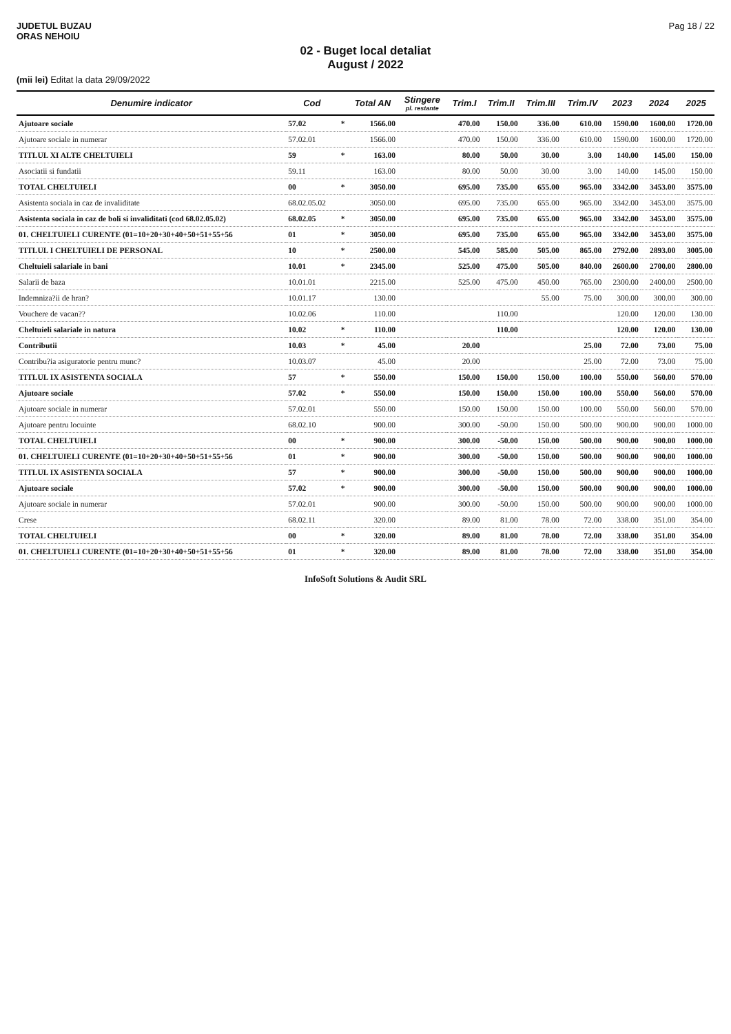JUDETUL BUZAU
ORAS NEHOIU
Pag 18 / 22
02 - Buget local detaliat
August / 2022
(mii lei) Editat la data 29/09/2022
| Denumire indicator | Cod | | Total AN | Stingere pl. restante | Trim.I | Trim.II | Trim.III | Trim.IV | 2023 | 2024 | 2025 |
| --- | --- | --- | --- | --- | --- | --- | --- | --- | --- | --- | --- |
| Ajutoare sociale | 57.02 | * | 1566.00 | | 470.00 | 150.00 | 336.00 | 610.00 | 1590.00 | 1600.00 | 1720.00 |
| Ajutoare sociale in numerar | 57.02.01 | | 1566.00 | | 470.00 | 150.00 | 336.00 | 610.00 | 1590.00 | 1600.00 | 1720.00 |
| TITLUL XI ALTE CHELTUIELI | 59 | * | 163.00 | | 80.00 | 50.00 | 30.00 | 3.00 | 140.00 | 145.00 | 150.00 |
| Asociatii si fundatii | 59.11 | | 163.00 | | 80.00 | 50.00 | 30.00 | 3.00 | 140.00 | 145.00 | 150.00 |
| TOTAL CHELTUIELI | 00 | * | 3050.00 | | 695.00 | 735.00 | 655.00 | 965.00 | 3342.00 | 3453.00 | 3575.00 |
| Asistenta sociala in caz de invaliditate | 68.02.05.02 | | 3050.00 | | 695.00 | 735.00 | 655.00 | 965.00 | 3342.00 | 3453.00 | 3575.00 |
| Asistenta sociala in caz de boli si invaliditati (cod 68.02.05.02) | 68.02.05 | * | 3050.00 | | 695.00 | 735.00 | 655.00 | 965.00 | 3342.00 | 3453.00 | 3575.00 |
| 01. CHELTUIELI CURENTE (01=10+20+30+40+50+51+55+56 | 01 | * | 3050.00 | | 695.00 | 735.00 | 655.00 | 965.00 | 3342.00 | 3453.00 | 3575.00 |
| TITLUL I CHELTUIELI DE PERSONAL | 10 | * | 2500.00 | | 545.00 | 585.00 | 505.00 | 865.00 | 2792.00 | 2893.00 | 3005.00 |
| Cheltuieli salariale in bani | 10.01 | * | 2345.00 | | 525.00 | 475.00 | 505.00 | 840.00 | 2600.00 | 2700.00 | 2800.00 |
| Salarii de baza | 10.01.01 | | 2215.00 | | 525.00 | 475.00 | 450.00 | 765.00 | 2300.00 | 2400.00 | 2500.00 |
| Indemniza?ii de hran? | 10.01.17 | | 130.00 | | | | 55.00 | 75.00 | 300.00 | 300.00 | 300.00 |
| Vouchere de vacan?? | 10.02.06 | | 110.00 | | | 110.00 | | | 120.00 | 120.00 | 130.00 |
| Cheltuieli salariale in natura | 10.02 | * | 110.00 | | | 110.00 | | | 120.00 | 120.00 | 130.00 |
| Contributii | 10.03 | * | 45.00 | | 20.00 | | | 25.00 | 72.00 | 73.00 | 75.00 |
| Contribu?ia asiguratorie pentru munc? | 10.03.07 | | 45.00 | | 20.00 | | | 25.00 | 72.00 | 73.00 | 75.00 |
| TITLUL IX ASISTENTA SOCIALA | 57 | * | 550.00 | | 150.00 | 150.00 | 150.00 | 100.00 | 550.00 | 560.00 | 570.00 |
| Ajutoare sociale | 57.02 | * | 550.00 | | 150.00 | 150.00 | 150.00 | 100.00 | 550.00 | 560.00 | 570.00 |
| Ajutoare sociale in numerar | 57.02.01 | | 550.00 | | 150.00 | 150.00 | 150.00 | 100.00 | 550.00 | 560.00 | 570.00 |
| Ajutoare pentru locuinte | 68.02.10 | | 900.00 | | 300.00 | -50.00 | 150.00 | 500.00 | 900.00 | 900.00 | 1000.00 |
| TOTAL CHELTUIELI | 00 | * | 900.00 | | 300.00 | -50.00 | 150.00 | 500.00 | 900.00 | 900.00 | 1000.00 |
| 01. CHELTUIELI CURENTE (01=10+20+30+40+50+51+55+56 | 01 | * | 900.00 | | 300.00 | -50.00 | 150.00 | 500.00 | 900.00 | 900.00 | 1000.00 |
| TITLUL IX ASISTENTA SOCIALA | 57 | * | 900.00 | | 300.00 | -50.00 | 150.00 | 500.00 | 900.00 | 900.00 | 1000.00 |
| Ajutoare sociale | 57.02 | * | 900.00 | | 300.00 | -50.00 | 150.00 | 500.00 | 900.00 | 900.00 | 1000.00 |
| Ajutoare sociale in numerar | 57.02.01 | | 900.00 | | 300.00 | -50.00 | 150.00 | 500.00 | 900.00 | 900.00 | 1000.00 |
| Crese | 68.02.11 | | 320.00 | | 89.00 | 81.00 | 78.00 | 72.00 | 338.00 | 351.00 | 354.00 |
| TOTAL CHELTUIELI | 00 | * | 320.00 | | 89.00 | 81.00 | 78.00 | 72.00 | 338.00 | 351.00 | 354.00 |
| 01. CHELTUIELI CURENTE (01=10+20+30+40+50+51+55+56 | 01 | * | 320.00 | | 89.00 | 81.00 | 78.00 | 72.00 | 338.00 | 351.00 | 354.00 |
InfoSoft Solutions & Audit SRL